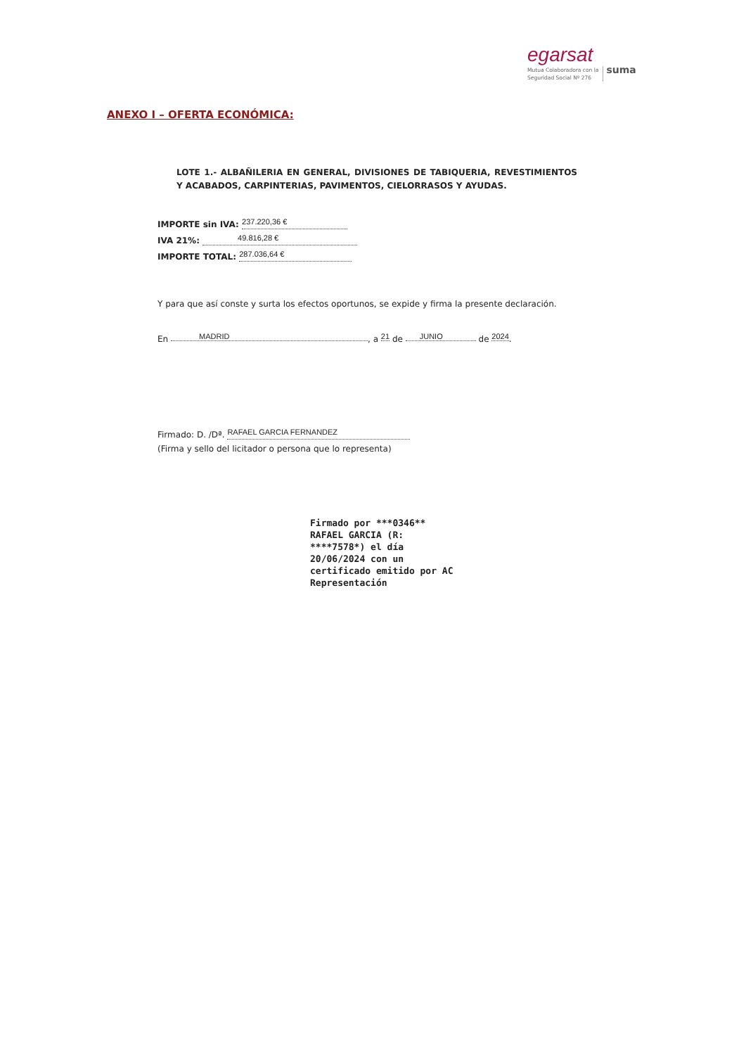egarsat
Mutua Colaboradora con la
Seguridad Social Nº 276 suma
ANEXO I – OFERTA ECONÓMICA:
LOTE 1.- ALBAÑILERIA EN GENERAL, DIVISIONES DE TABIQUERIA, REVESTIMIENTOS Y ACABADOS, CARPINTERIAS, PAVIMENTOS, CIELORRASOS Y AYUDAS.
IMPORTE sin IVA: 237.220,36 €
IVA 21%: 49.816,28 €
IMPORTE TOTAL: 287.036,64 €
Y para que así conste y surta los efectos oportunos, se expide y firma la presente declaración.
En MADRID, a 21 de JUNIO de 2024.
Firmado: D. /Dª. RAFAEL GARCIA FERNANDEZ
(Firma y sello del licitador o persona que lo representa)
Firmado por ***0346**
RAFAEL GARCIA (R:
****7578*) el día
20/06/2024 con un
certificado emitido por AC
Representación